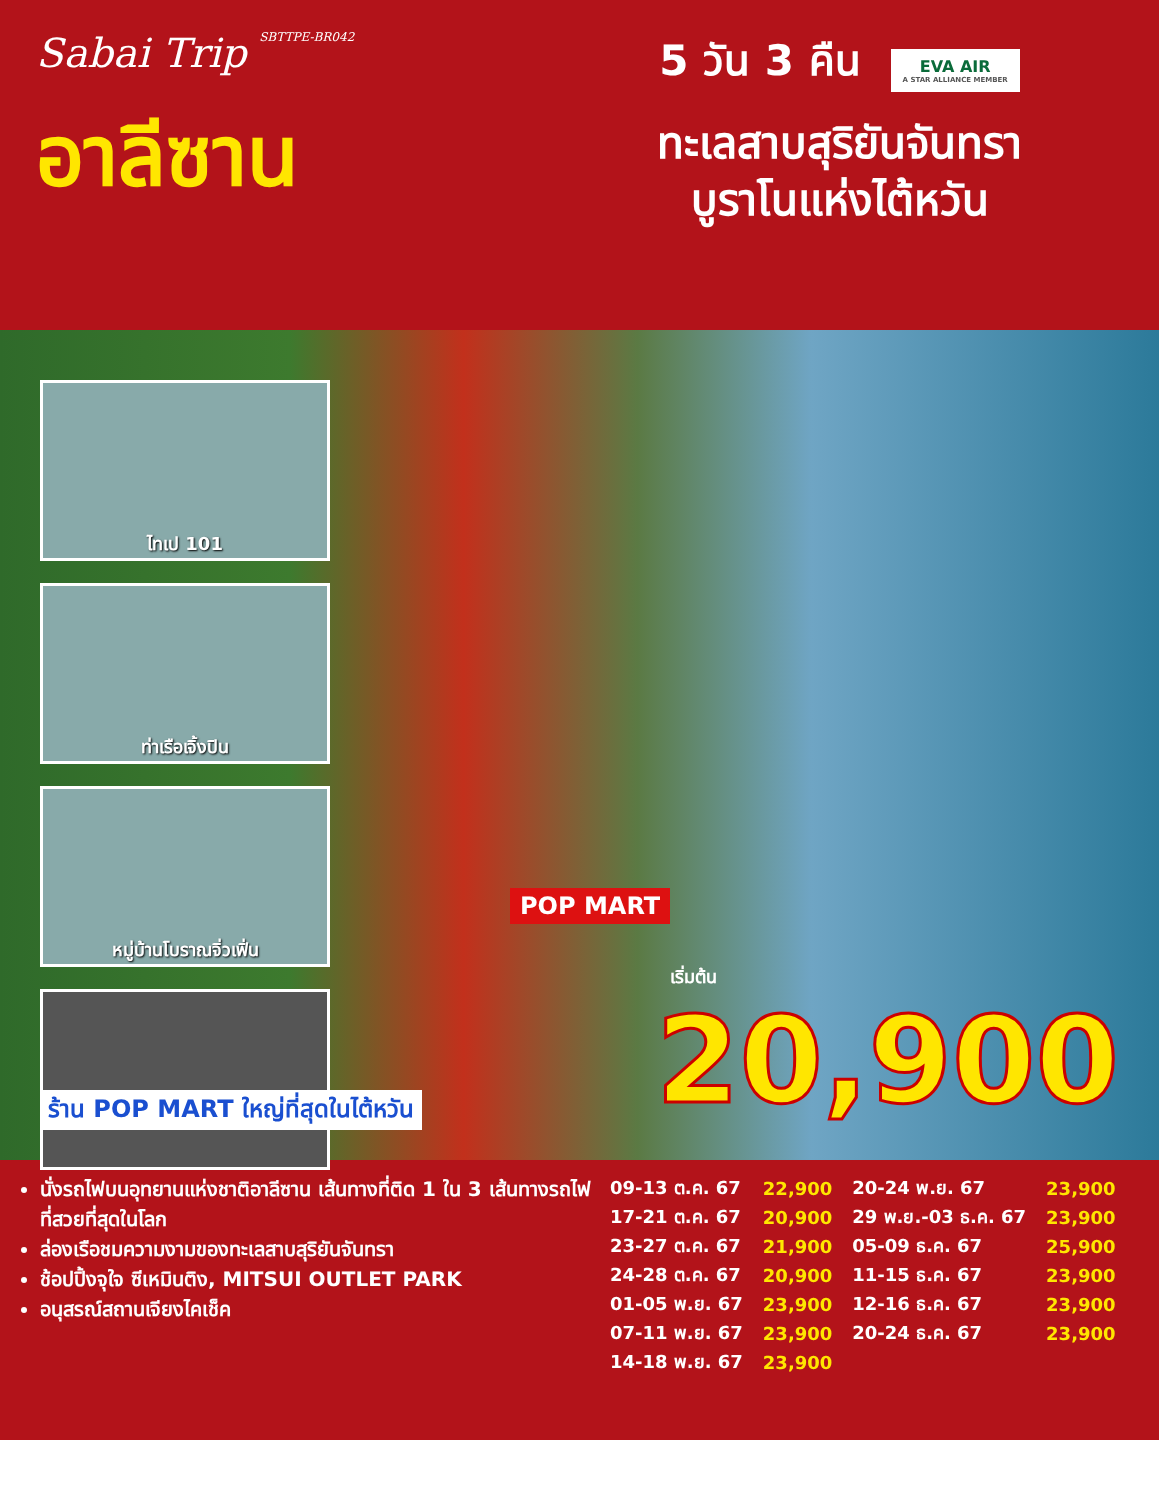Sabai Trip SBTTPE-BR042
อาลีซาน
5 วัน 3 คืน
EVA AIR A STAR ALLIANCE MEMBER
ทะเลสาบสุริยันจันทรา
บูราโนแห่งไต้หวัน
ไทเป 101
ท่าเรือเจิ้งปิน
หมู่บ้านโบราณจิ่วเฟิ่น
POP MART
เริ่มต้น
20,900
ร้าน POP MART ใหญ่ที่สุดในไต้หวัน
นั่งรถไฟบนอุทยานแห่งชาติอาลีซาน เส้นทางที่ติด 1 ใน 3 เส้นทางรถไฟที่สวยที่สุดในโลก
ล่องเรือชมความงามของทะเลสาบสุริยันจันทรา
ช้อปปิ้งจุใจ ซีเหมินติง, MITSUI OUTLET PARK
อนุสรณ์สถานเจียงไคเช็ค
| 09-13 ต.ค. 67 | 22,900 | 20-24 พ.ย. 67 | 23,900 |
| 17-21 ต.ค. 67 | 20,900 | 29 พ.ย.-03 ธ.ค. 67 | 23,900 |
| 23-27 ต.ค. 67 | 21,900 | 05-09 ธ.ค. 67 | 25,900 |
| 24-28 ต.ค. 67 | 20,900 | 11-15 ธ.ค. 67 | 23,900 |
| 01-05 พ.ย. 67 | 23,900 | 12-16 ธ.ค. 67 | 23,900 |
| 07-11 พ.ย. 67 | 23,900 | 20-24 ธ.ค. 67 | 23,900 |
| 14-18 พ.ย. 67 | 23,900 | | |